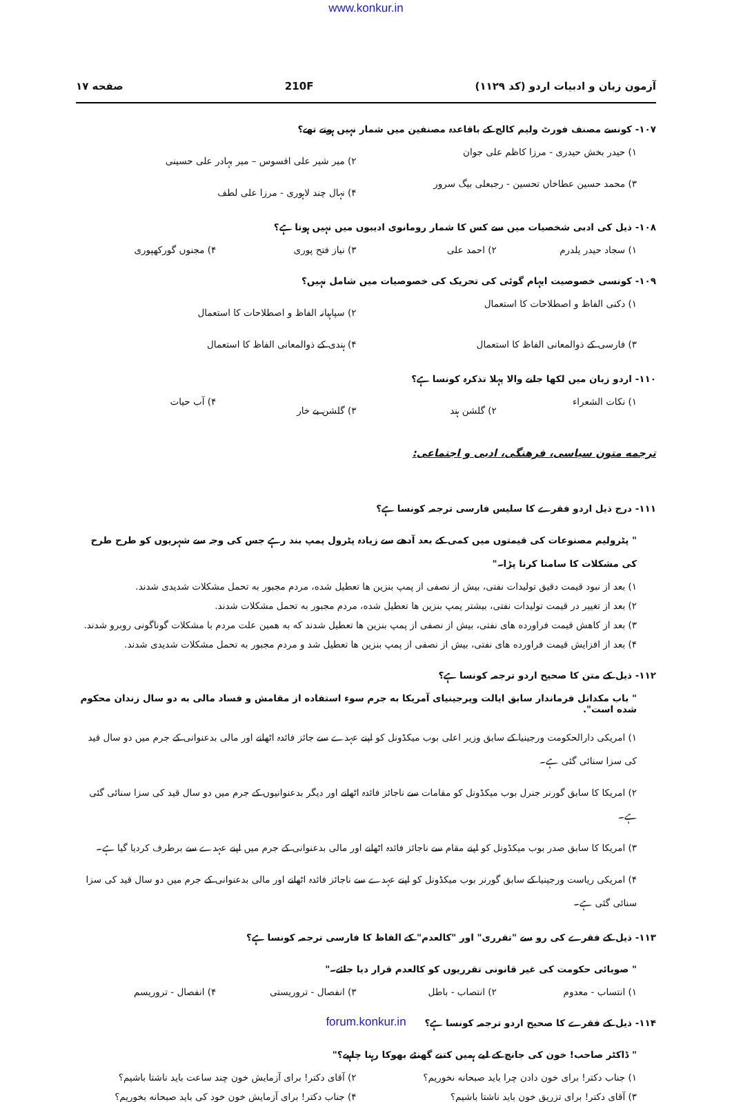www.konkur.in
آزمون زبان و ادبیات اردو (کد ۱۱۲۹) 210F صفحه ۱۷
۱۰۷- کونسے مصنف فورٹ ولیم کالج کے باقاعدہ مصنفین میں شمار نہیں ہوتے تھے؟
۱) حیدر بخش حیدری - مرزا کاظم علی جوان ۲) میر شیر علی افسوس – میر بہادر علی حسینی ۳) محمد حسین عطاخاں تحسین - رجبعلی بیگ سرور ۴) نہال چند لاہوری - مرزا علی لطف
۱۰۸- ذیل کی ادبی شخصیات میں سے کس کا شمار رومانوی ادیبوں میں نہیں ہوتا ہے؟
۱) سجاد حیدر یلدرم ۲) احمد علی ۳) نیاز فتح پوری ۴) مجنوں گورکھپوری
۱۰۹- کونسی خصوصیت ایہام گوئی کی تحریک کی خصوصیات میں شامل نہیں؟
۱) دکنی الفاظ و اصطلاحات کا استعمال ۲) سپاہیانہ الفاظ و اصطلاحات کا استعمال ۳) فارسی کے ذوالمعانی الفاظ کا استعمال ۴) ہندی کے ذوالمعانی الفاظ کا استعمال
۱۱۰- اردو زبان میں لکھا جانے والا پہلا تذکرہ کونسا ہے؟
۱) نکات الشعراء ۲) گلشن ہند ۳) گلشن بے خار ۴) آب حیات
ترجمه متون سیاسی، فرهنگی، ادبی و اجتماعی:
۱۱۱- درج ذیل اردو فقرے کا سلیس فارسی ترجمہ کونسا ہے؟
" پٹرولیم مصنوعات کی قیمتوں میں کمی کے بعد آدھے سے زیادہ پٹرول پمپ بند رہے جس کی وجہ سے شہریوں کو طرح طرح کی مشکلات کا سامنا کرنا پڑا۔"
۱) بعد از نبود قیمت دقیق تولیدات نفتی، بیش از نصفی از پمپ بنزین ها تعطیل شده، مردم مجبور به تحمل مشکلات شدیدی شدند.
۲) بعد از تغییر در قیمت تولیدات نفتی، بیشتر پمپ بنزین ها تعطیل شده، مردم مجبور به تحمل مشکلات شدند.
۳) بعد از کاهش قیمت فراورده های نفتی، بیش از نصفی از پمپ بنزین ها تعطیل شدند که به همین علت مردم با مشکلات گوناگونی روبرو شدند.
۴) بعد از افزایش قیمت فراورده های نفتی، بیش از نصفی از پمپ بنزین ها تعطیل شد و مردم مجبور به تحمل مشکلات شدیدی شدند.
۱۱۲- ذیل کے متن کا صحیح اردو ترجمہ کونسا ہے؟
" باب مکدانل فرماندار سابق ایالت ویرجینیای آمریکا به جرم سوء استفاده از مقامش و فساد مالی به دو سال زندان محکوم شده است".
۱) امریکی دارالحکومت ورجینیا کے سابق وزیر اعلی بوب میکڈونل کو اپنے عہدے سے جائز فائدہ اٹھانے اور مالی بدعنوانی کے جرم میں دو سال قید کی سزا سنائی گئی ہے۔
۲) امریکا کا سابق گورنر جنرل بوب میکڈونل کو مقامات سے ناجائز فائدہ اٹھانے اور دیگر بدعنوانیوں کے جرم میں دو سال قید کی سزا سنائی گئی ہے۔
۳) امریکا کا سابق صدر بوب میکڈونل کو اپنے مقام سے ناجائز فائدہ اٹھانے اور مالی بدعنوانی کے جرم میں اپنے عہدے سے برطرف کردیا گیا ہے۔
۴) امریکی ریاست ورجینیا کے سابق گورنر بوب میکڈونل کو اپنے عہدے سے ناجائز فائدہ اٹھانے اور مالی بدعنوانی کے جرم میں دو سال قید کی سزا سنائی گئی ہے۔
۱۱۳- ذیل کے فقرے کی رو سے "تقرری" اور "کالعدم" کے الفاظ کا فارسی ترجمہ کونسا ہے؟
" صوبائی حکومت کی غیر قانونی تقرریوں کو کالعدم قرار دیا جائے۔"
۱) انتساب - معدوم ۲) انتصاب - باطل ۳) انفصال - تروریستی ۴) انفصال - تروریسم
۱۱۴- ذیل کے فقرے کا صحیح اردو ترجمہ کونسا ہے؟
" ڈاکٹر صاحب! خون کی جانچ کے لیے ہمیں کتنے گھنٹے بھوکا رہنا چاہیے؟"
۱) جناب دکتر! برای خون دادن چرا باید صبحانه نخوریم؟ ۲) آقای دکتر! برای آزمایش خون چند ساعت باید ناشتا باشیم؟ ۳) آقای دکتر! برای تزریق خون باید ناشتا باشیم؟ ۴) جناب دکتر! برای آزمایش خون خود کی باید صبحانه بخوریم؟
forum.konkur.in